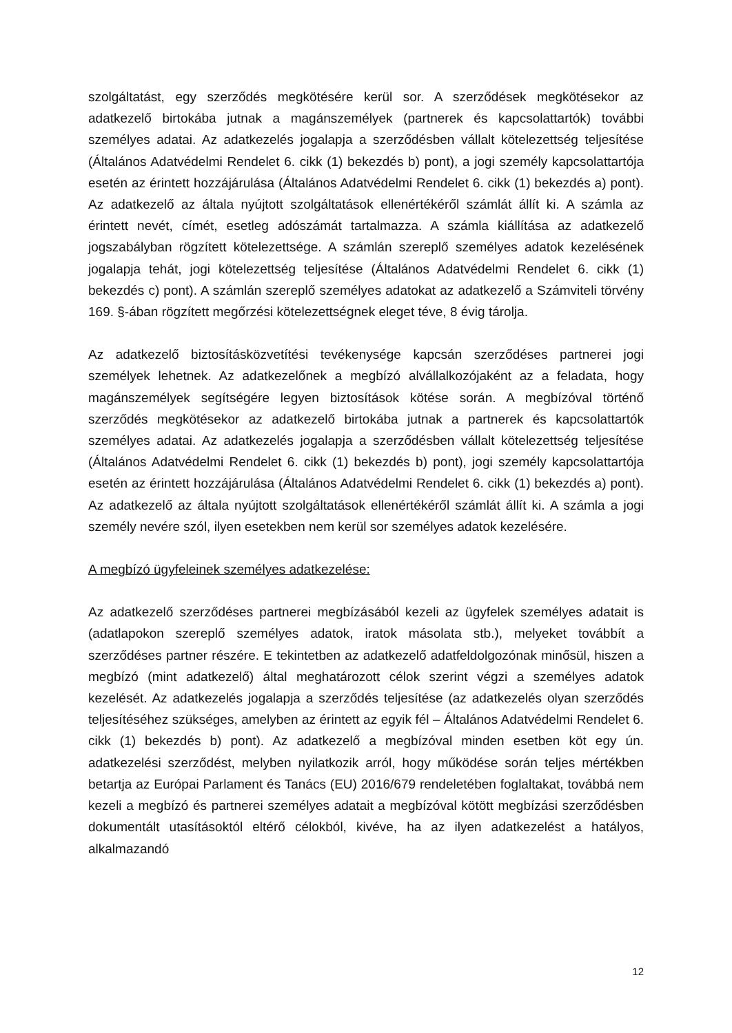szolgáltatást, egy szerződés megkötésére kerül sor. A szerződések megkötésekor az adatkezelő birtokába jutnak a magánszemélyek (partnerek és kapcsolattartók) további személyes adatai. Az adatkezelés jogalapja a szerződésben vállalt kötelezettség teljesítése (Általános Adatvédelmi Rendelet 6. cikk (1) bekezdés b) pont), a jogi személy kapcsolattartója esetén az érintett hozzájárulása (Általános Adatvédelmi Rendelet 6. cikk (1) bekezdés a) pont). Az adatkezelő az általa nyújtott szolgáltatások ellenértékéről számlát állít ki. A számla az érintett nevét, címét, esetleg adószámát tartalmazza. A számla kiállítása az adatkezelő jogszabályban rögzített kötelezettsége. A számlán szereplő személyes adatok kezelésének jogalapja tehát, jogi kötelezettség teljesítése (Általános Adatvédelmi Rendelet 6. cikk (1) bekezdés c) pont). A számlán szereplő személyes adatokat az adatkezelő a Számviteli törvény 169. §-ában rögzített megőrzési kötelezettségnek eleget téve, 8 évig tárolja.
Az adatkezelő biztosításközvetítési tevékenysége kapcsán szerződéses partnerei jogi személyek lehetnek. Az adatkezelőnek a megbízó alvállalkozójaként az a feladata, hogy magánszemélyek segítségére legyen biztosítások kötése során. A megbízóval történő szerződés megkötésekor az adatkezelő birtokába jutnak a partnerek és kapcsolattartók személyes adatai. Az adatkezelés jogalapja a szerződésben vállalt kötelezettség teljesítése (Általános Adatvédelmi Rendelet 6. cikk (1) bekezdés b) pont), jogi személy kapcsolattartója esetén az érintett hozzájárulása (Általános Adatvédelmi Rendelet 6. cikk (1) bekezdés a) pont). Az adatkezelő az általa nyújtott szolgáltatások ellenértékéről számlát állít ki. A számla a jogi személy nevére szól, ilyen esetekben nem kerül sor személyes adatok kezelésére.
A megbízó ügyfeleinek személyes adatkezelése:
Az adatkezelő szerződéses partnerei megbízásából kezeli az ügyfelek személyes adatait is (adatlapokon szereplő személyes adatok, iratok másolata stb.), melyeket továbbít a szerződéses partner részére. E tekintetben az adatkezelő adatfeldolgozónak minősül, hiszen a megbízó (mint adatkezelő) által meghatározott célok szerint végzi a személyes adatok kezelését. Az adatkezelés jogalapja a szerződés teljesítése (az adatkezelés olyan szerződés teljesítéséhez szükséges, amelyben az érintett az egyik fél – Általános Adatvédelmi Rendelet 6. cikk (1) bekezdés b) pont). Az adatkezelő a megbízóval minden esetben köt egy ún. adatkezelési szerződést, melyben nyilatkozik arról, hogy működése során teljes mértékben betartja az Európai Parlament és Tanács (EU) 2016/679 rendeletében foglaltakat, továbbá nem kezeli a megbízó és partnerei személyes adatait a megbízóval kötött megbízási szerződésben dokumentált utasításoktól eltérő célokból, kivéve, ha az ilyen adatkezelést a hatályos, alkalmazandó
12